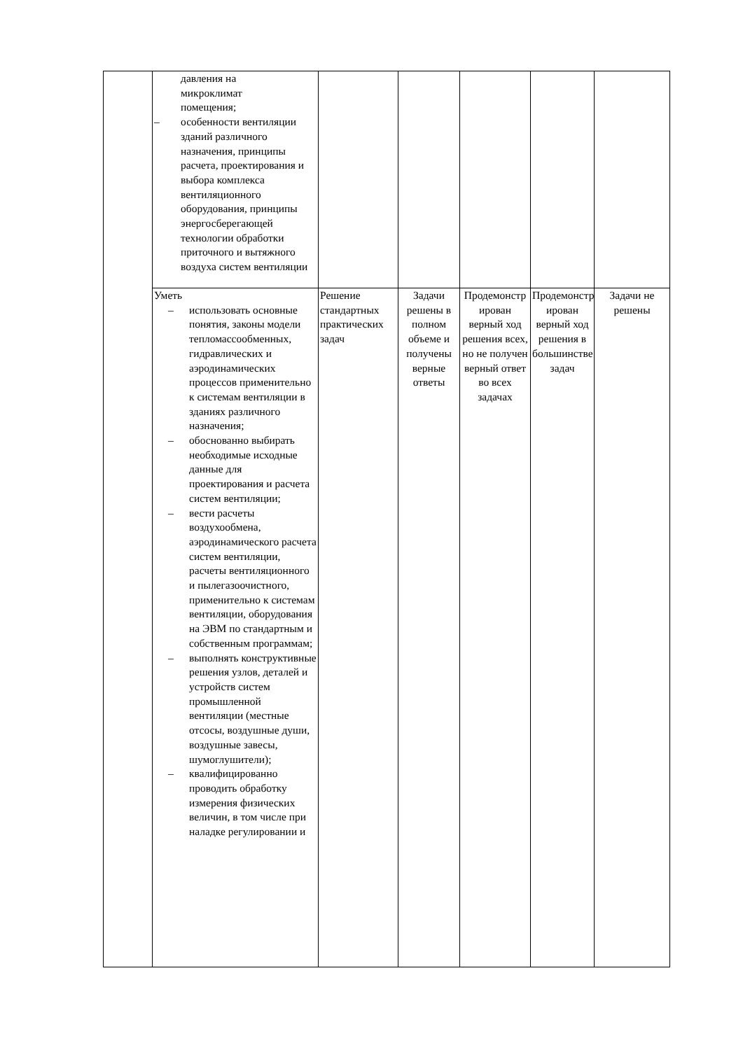| | давления на микроклимат помещения; – особенности вентиляции зданий различного назначения, принципы расчета, проектирования и выбора комплекса вентиляционного оборудования, принципы энергосберегающей технологии обработки приточного и вытяжного воздуха систем вентиляции | | | | | |
| | Уметь – использовать основные понятия, законы модели тепломассообменных, гидравлических и аэродинамических процессов применительно к системам вентиляции в зданиях различного назначения; – обоснованно выбирать необходимые исходные данные для проектирования и расчета систем вентиляции; – вести расчеты воздухообмена, аэродинамического расчета систем вентиляции, расчеты вентиляционного и пылегазоочистного, применительно к системам вентиляции, оборудования на ЭВМ по стандартным и собственным программам; – выполнять конструктивные решения узлов, деталей и устройств систем промышленной вентиляции (местные отсосы, воздушные души, воздушные завесы, шумоглушители); – квалифицированно проводить обработку измерения физических величин, в том числе при наладке регулировании и | Решение стандартных практических задач | Задачи решены в полном объеме и получены верные ответы | Продемонстр ирован верный ход решения всех, но не получен верный ответ во всех задачах | Продемонстр ирован верный ход решения в большинстве задач | Задачи не решены |